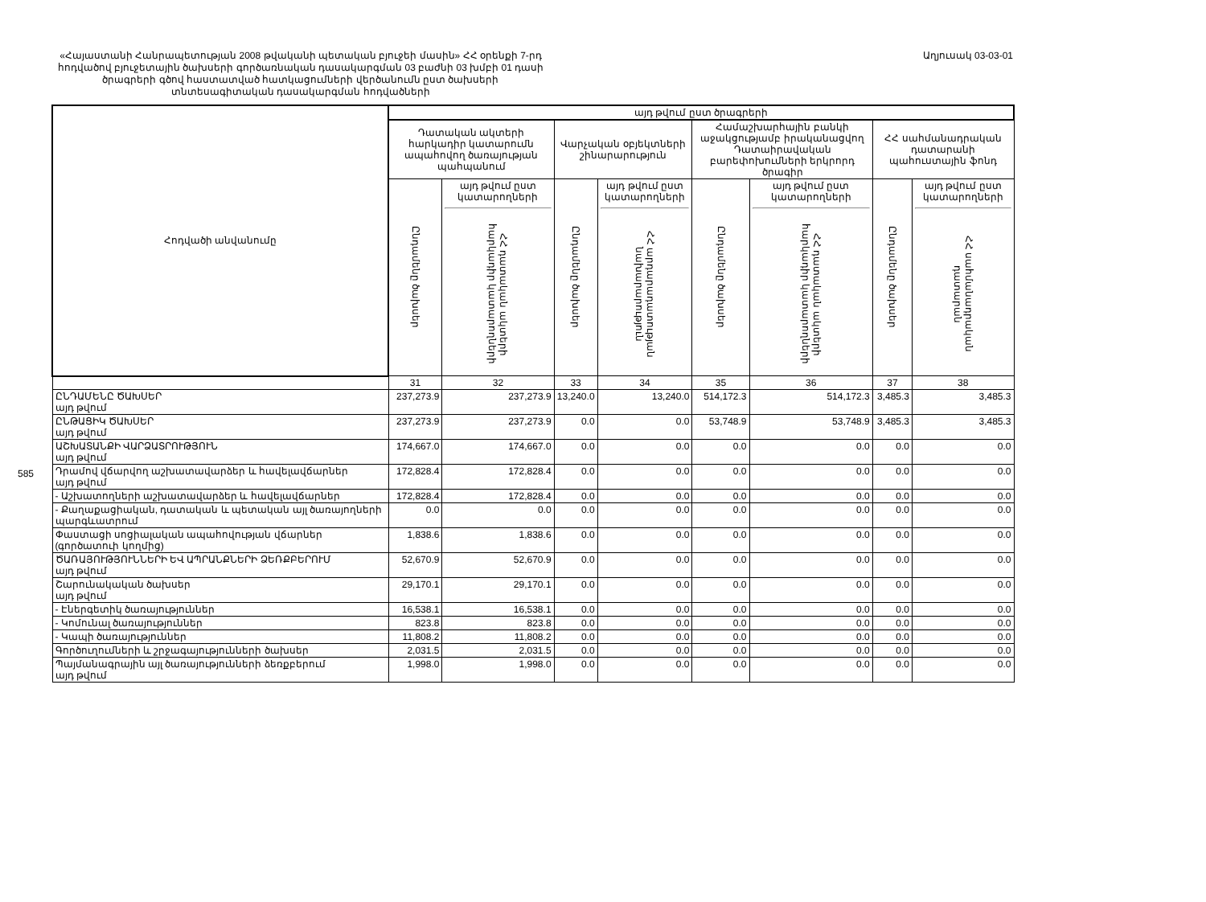585
«Հայաստանի Հանրապետության 2008 թվականի պետական բյուջեի մասին» ՀՀ օրենքի 7-րդ հոդվածով բյուջետային ծախսերի գործառնական դասակարգման 03 բաժնի 03 խմբի 01 դասի ծրագրերի գծով հաստատված հատկացումների վերծանումն ըստ ծախսերի տնտեսագիտական դասակարգման հոդվածների
Աղյուսակ 03-03-01
| Հոդվածի անվանումը | այդ թվում ըստ ծրագրերի | | | | | | | |
| --- | --- | --- | --- | --- | --- | --- | --- | --- |
| | Դատական ակտերի հարկադիր կատարումն ապահովող ծառայության պահպանում | | Վարչական օբյեկտների շինարարություն | | Համաշխարհային բանկի աջակցությամբ իրականացվող Դատաիրավական բարեփոխումների երկրորդ ծրագիր | | ՀՀ սահմանադրական դատարանի պահուստային ֆոնդ | |
| | Ընդամենը ծախսեր | այդ թվում ըստ կատարողների ՀՀ դատական ակտերի հարկադիր կատարողների | Ընդամենը ծախսեր | այդ թվում ըստ կատարողների ՀՀ արդարադատության նախարարություն | Ընդամենը ծախսեր | այդ թվում ըստ կատարողների ՀՀ դատական ակտերի հարկադիր կատարողների | Ընդամենը ծախսեր | այդ թվում ըստ կատարողների ՀՀ սահմանադրական դատարան |
| | 31 | 32 | 33 | 34 | 35 | 36 | 37 | 38 |
| ԸՆԴԱՄԵՆԸ ԾԱԽՍԵՐ այդ թվում | 237,273.9 | 237,273.9 | 13,240.0 | 13,240.0 | 514,172.3 | 514,172.3 | 3,485.3 | 3,485.3 |
| ԸՆԹԱՑԻԿ ԾԱԽՍԵՐ այդ թվում | 237,273.9 | 237,273.9 | 0.0 | 0.0 | 53,748.9 | 53,748.9 | 3,485.3 | 3,485.3 |
| ԱՇԽԱՏԱՆՔԻ ՎԱՐՁԱՏՐՈՒԹՅՈՒՆ այդ թվում | 174,667.0 | 174,667.0 | 0.0 | 0.0 | 0.0 | 0.0 | 0.0 | 0.0 |
| Դրամով վճարվող աշխատավարձեր և հավելավճարներ այդ թվում | 172,828.4 | 172,828.4 | 0.0 | 0.0 | 0.0 | 0.0 | 0.0 | 0.0 |
| - Աշխատողների աշխատավարձեր և հավելավճարներ | 172,828.4 | 172,828.4 | 0.0 | 0.0 | 0.0 | 0.0 | 0.0 | 0.0 |
| - Քաղաքացիական, դատական և պետական այլ ծառայողների պարգևատրում | 0.0 | 0.0 | 0.0 | 0.0 | 0.0 | 0.0 | 0.0 | 0.0 |
| Փաստացի սոցիալական ապահովության վճարներ (գործատուի կողմից) | 1,838.6 | 1,838.6 | 0.0 | 0.0 | 0.0 | 0.0 | 0.0 | 0.0 |
| ԾԱՌԱՅՈՒԹՅՈՒՆՆԵՐԻ ԵՎ ԱՊՐԱՆՔՆԵՐԻ ՁԵՌՔԲԵՐՈՒՄ այդ թվում | 52,670.9 | 52,670.9 | 0.0 | 0.0 | 0.0 | 0.0 | 0.0 | 0.0 |
| Շարունակական ծախսեր այդ թվում | 29,170.1 | 29,170.1 | 0.0 | 0.0 | 0.0 | 0.0 | 0.0 | 0.0 |
| - Էներգետիկ ծառայություններ | 16,538.1 | 16,538.1 | 0.0 | 0.0 | 0.0 | 0.0 | 0.0 | 0.0 |
| - Կոմունալ ծառայություններ | 823.8 | 823.8 | 0.0 | 0.0 | 0.0 | 0.0 | 0.0 | 0.0 |
| - Կապի ծառայություններ | 11,808.2 | 11,808.2 | 0.0 | 0.0 | 0.0 | 0.0 | 0.0 | 0.0 |
| Գործուղումների և շրջագայությունների ծախսեր | 2,031.5 | 2,031.5 | 0.0 | 0.0 | 0.0 | 0.0 | 0.0 | 0.0 |
| Պայմանագրային այլ ծառայությունների ձեռքբերում այդ թվում | 1,998.0 | 1,998.0 | 0.0 | 0.0 | 0.0 | 0.0 | 0.0 | 0.0 |